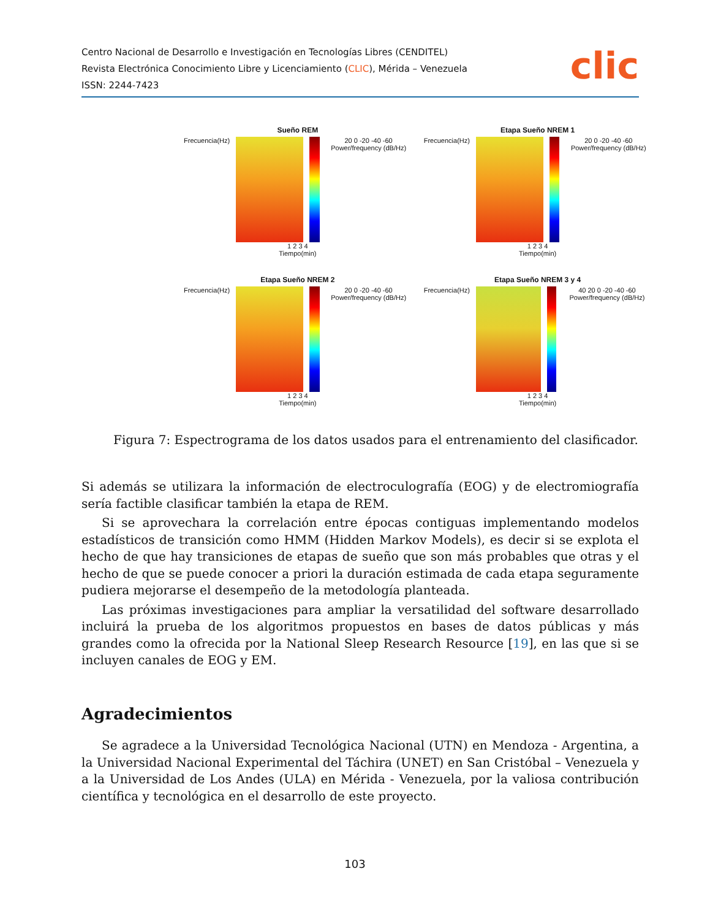Centro Nacional de Desarrollo e Investigación en Tecnologías Libres (CENDITEL)
Revista Electrónica Conocimiento Libre y Licenciamiento (CLIC), Mérida – Venezuela
ISSN: 2244-7423
clic
Sueño REM
Frecuencia(Hz) 20 0 -20 -40 -60 Power/frequency (dB/Hz)
1 2 3 4
Tiempo(min)
Etapa Sueño NREM 1
Frecuencia(Hz) 20 0 -20 -40 -60 Power/frequency (dB/Hz)
1 2 3 4
Tiempo(min)
Etapa Sueño NREM 2
Frecuencia(Hz) 20 0 -20 -40 -60 Power/frequency (dB/Hz)
1 2 3 4
Tiempo(min)
Etapa Sueño NREM 3 y 4
Frecuencia(Hz) 40 20 0 -20 -40 -60 Power/frequency (dB/Hz)
1 2 3 4
Tiempo(min)
Figura 7: Espectrograma de los datos usados para el entrenamiento del clasificador.
Si además se utilizara la información de electroculografía (EOG) y de electromiografía sería factible clasificar también la etapa de REM.
Si se aprovechara la correlación entre épocas contiguas implementando modelos estadísticos de transición como HMM (Hidden Markov Models), es decir si se explota el hecho de que hay transiciones de etapas de sueño que son más probables que otras y el hecho de que se puede conocer a priori la duración estimada de cada etapa seguramente pudiera mejorarse el desempeño de la metodología planteada.
Las próximas investigaciones para ampliar la versatilidad del software desarrollado incluirá la prueba de los algoritmos propuestos en bases de datos públicas y más grandes como la ofrecida por la National Sleep Research Resource [19], en las que si se incluyen canales de EOG y EM.
Agradecimientos
Se agradece a la Universidad Tecnológica Nacional (UTN) en Mendoza - Argentina, a la Universidad Nacional Experimental del Táchira (UNET) en San Cristóbal – Venezuela y a la Universidad de Los Andes (ULA) en Mérida - Venezuela, por la valiosa contribución científica y tecnológica en el desarrollo de este proyecto.
103